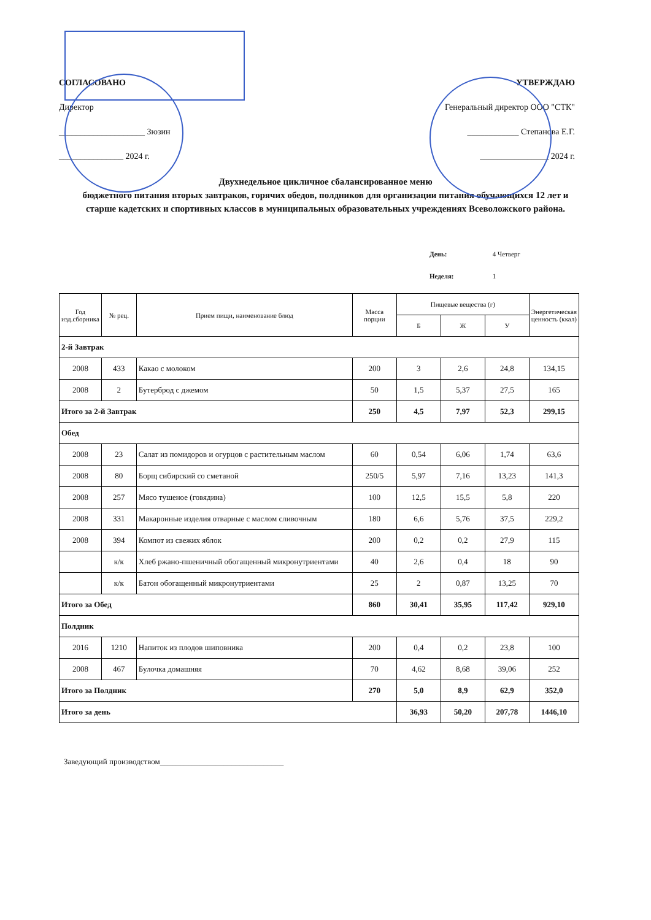СОГЛАСОВАНО
Директор
____________________ Зюзин
_______________ 2024 г.
УТВЕРЖДАЮ
Генеральный директор ООО "СТК"
____________ Степанова Е.Г.
________________ 2024 г.
Двухнедельное цикличное сбалансированное меню
бюджетного питания вторых завтраков, горячих обедов, полдников для организации питания обучающихся 12 лет и старше кадетских и спортивных классов в муниципальных образовательных учреждениях Всеволожского района.
День: 4 Четверг
Неделя: 1
| Год изд.сборника | № рец. | Прием пищи, наименование блюд | Масса порции | Пищевые вещества (г) | | | Энергетическая ценность (ккал) |
| --- | --- | --- | --- | --- | --- | --- | --- |
| | | | | Б | Ж | У | |
| 2-й Завтрак | | | | | | | |
| 2008 | 433 | Какао с молоком | 200 | 3 | 2,6 | 24,8 | 134,15 |
| 2008 | 2 | Бутерброд с джемом | 50 | 1,5 | 5,37 | 27,5 | 165 |
| Итого за 2-й Завтрак | | | 250 | 4,5 | 7,97 | 52,3 | 299,15 |
| Обед | | | | | | | |
| 2008 | 23 | Салат из помидоров и огурцов с растительным маслом | 60 | 0,54 | 6,06 | 1,74 | 63,6 |
| 2008 | 80 | Борщ сибирский со сметаной | 250/5 | 5,97 | 7,16 | 13,23 | 141,3 |
| 2008 | 257 | Мясо тушеное (говядина) | 100 | 12,5 | 15,5 | 5,8 | 220 |
| 2008 | 331 | Макаронные изделия отварные с маслом сливочным | 180 | 6,6 | 5,76 | 37,5 | 229,2 |
| 2008 | 394 | Компот из свежих яблок | 200 | 0,2 | 0,2 | 27,9 | 115 |
| | к/к | Хлеб ржано-пшеничный обогащенный микронутриентами | 40 | 2,6 | 0,4 | 18 | 90 |
| | к/к | Батон обогащенный микронутриентами | 25 | 2 | 0,87 | 13,25 | 70 |
| Итого за Обед | | | 860 | 30,41 | 35,95 | 117,42 | 929,10 |
| Полдник | | | | | | | |
| 2016 | 1210 | Напиток из плодов шиповника | 200 | 0,4 | 0,2 | 23,8 | 100 |
| 2008 | 467 | Булочка домашняя | 70 | 4,62 | 8,68 | 39,06 | 252 |
| Итого за Полдник | | | 270 | 5,0 | 8,9 | 62,9 | 352,0 |
| Итого за день | | | | 36,93 | 50,20 | 207,78 | 1446,10 |
Заведующий производством_______________________________